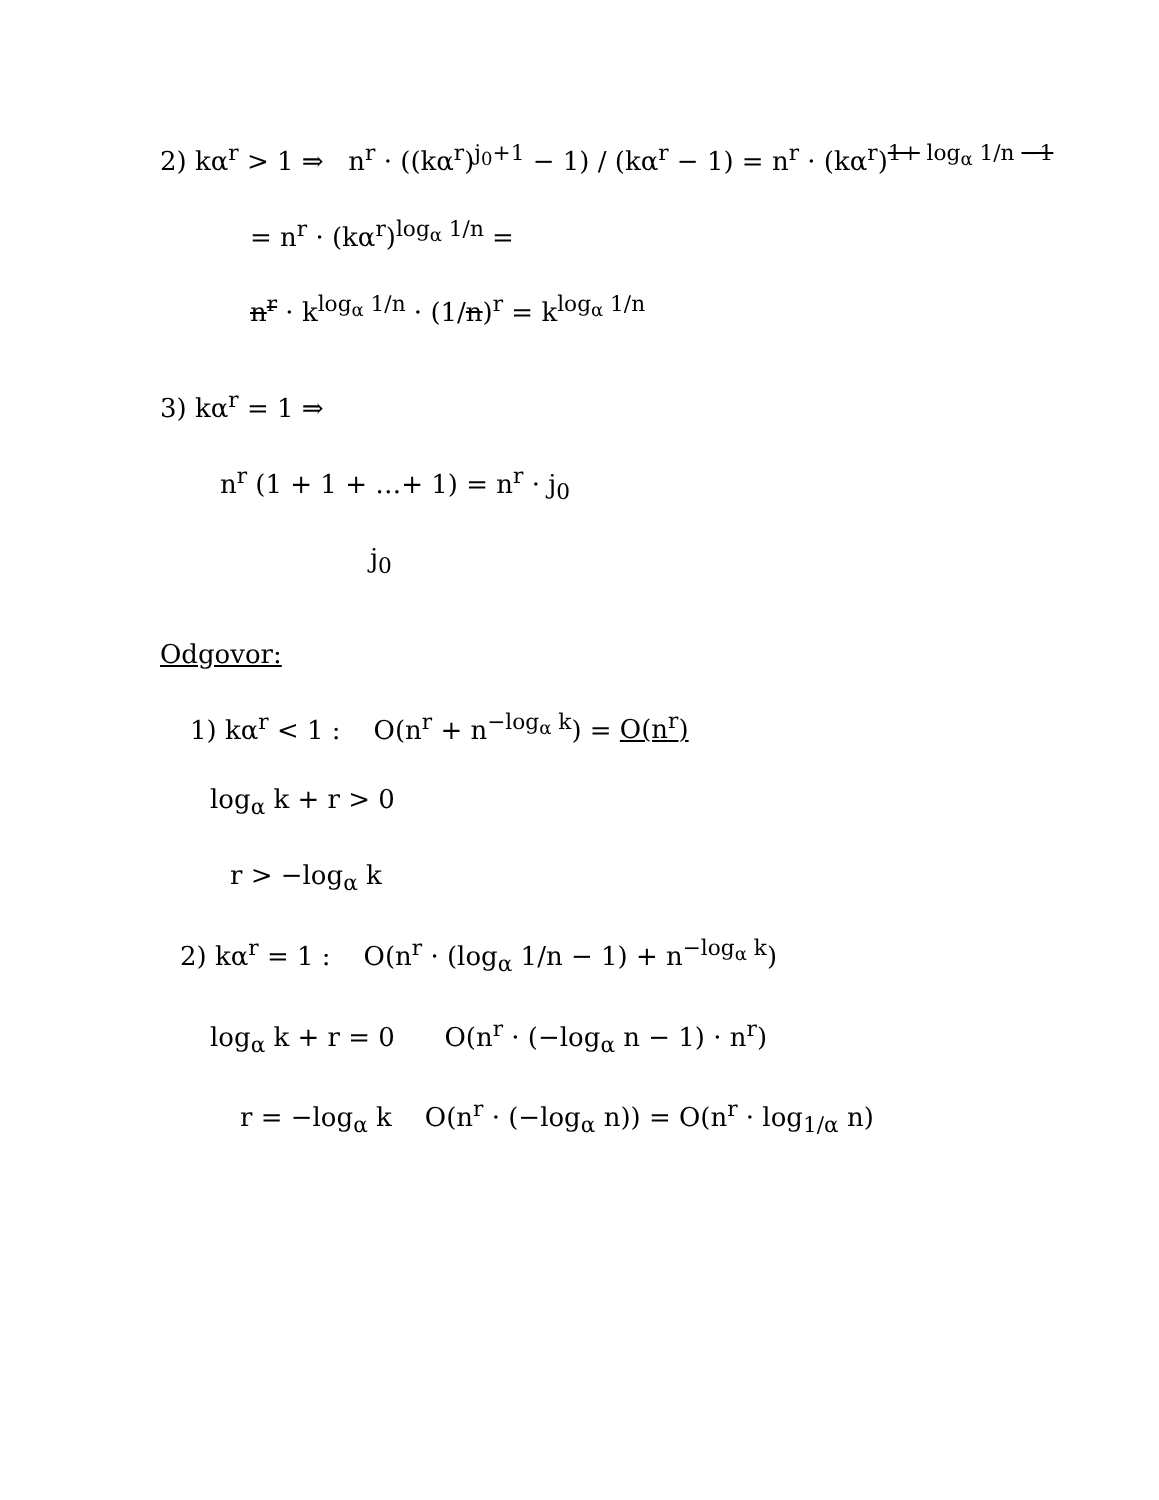2) kα<sup>r</sup> > 1 ⇒ n<sup>r</sup> · ((kα<sup>r</sup>)<sup>j<sub>0</sub>+1</sup> − 1) / (kα<sup>r</sup> − 1) = n<sup>r</sup> · (kα<sup>r</sup>)<sup>1+ log<sub>α</sub> 1/n −1</sup>
= n<sup>r</sup> · (kα<sup>r</sup>)<sup>log<sub>α</sub> 1/n</sup> =
n<sup>r</sup> · k<sup>log<sub>α</sub> 1/n</sup> · (1/n)<sup>r</sup> = k<sup>log<sub>α</sub> 1/n</sup>
3) kα<sup>r</sup> = 1 ⇒
n<sup>r</sup> (1 + 1 + …+ 1) = n<sup>r</sup> · j<sub>0</sub>
j<sub>0</sub>
Odgovor:
1) kα<sup>r</sup> < 1 : O(n<sup>r</sup> + n<sup>−log<sub>α</sub> k</sup>) = O(n<sup>r</sup>)
log<sub>α</sub> k + r > 0
r > −log<sub>α</sub> k
2) kα<sup>r</sup> = 1 : O(n<sup>r</sup> · (log<sub>α</sub> 1/n − 1) + n<sup>−log<sub>α</sub> k</sup>)
log<sub>α</sub> k + r = 0 O(n<sup>r</sup> · (−log<sub>α</sub> n − 1) · n<sup>r</sup>)
r = −log<sub>α</sub> k O(n<sup>r</sup> · (−log<sub>α</sub> n)) = O(n<sup>r</sup> · log<sub>1/α</sub> n)